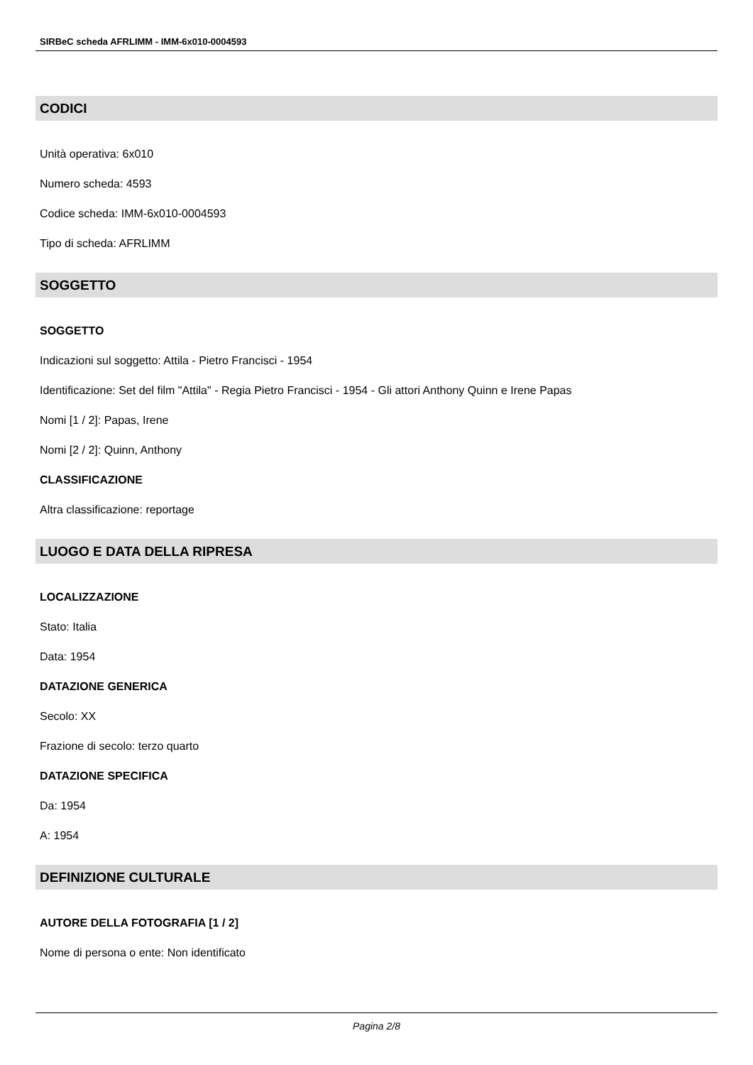SIRBeC scheda AFRLIMM - IMM-6x010-0004593
CODICI
Unità operativa: 6x010
Numero scheda: 4593
Codice scheda: IMM-6x010-0004593
Tipo di scheda: AFRLIMM
SOGGETTO
SOGGETTO
Indicazioni sul soggetto: Attila - Pietro Francisci - 1954
Identificazione: Set del film "Attila" - Regia Pietro Francisci - 1954 - Gli attori Anthony Quinn e Irene Papas
Nomi [1 / 2]: Papas, Irene
Nomi [2 / 2]: Quinn, Anthony
CLASSIFICAZIONE
Altra classificazione: reportage
LUOGO E DATA DELLA RIPRESA
LOCALIZZAZIONE
Stato: Italia
Data: 1954
DATAZIONE GENERICA
Secolo: XX
Frazione di secolo: terzo quarto
DATAZIONE SPECIFICA
Da: 1954
A: 1954
DEFINIZIONE CULTURALE
AUTORE DELLA FOTOGRAFIA [1 / 2]
Nome di persona o ente: Non identificato
Pagina 2/8